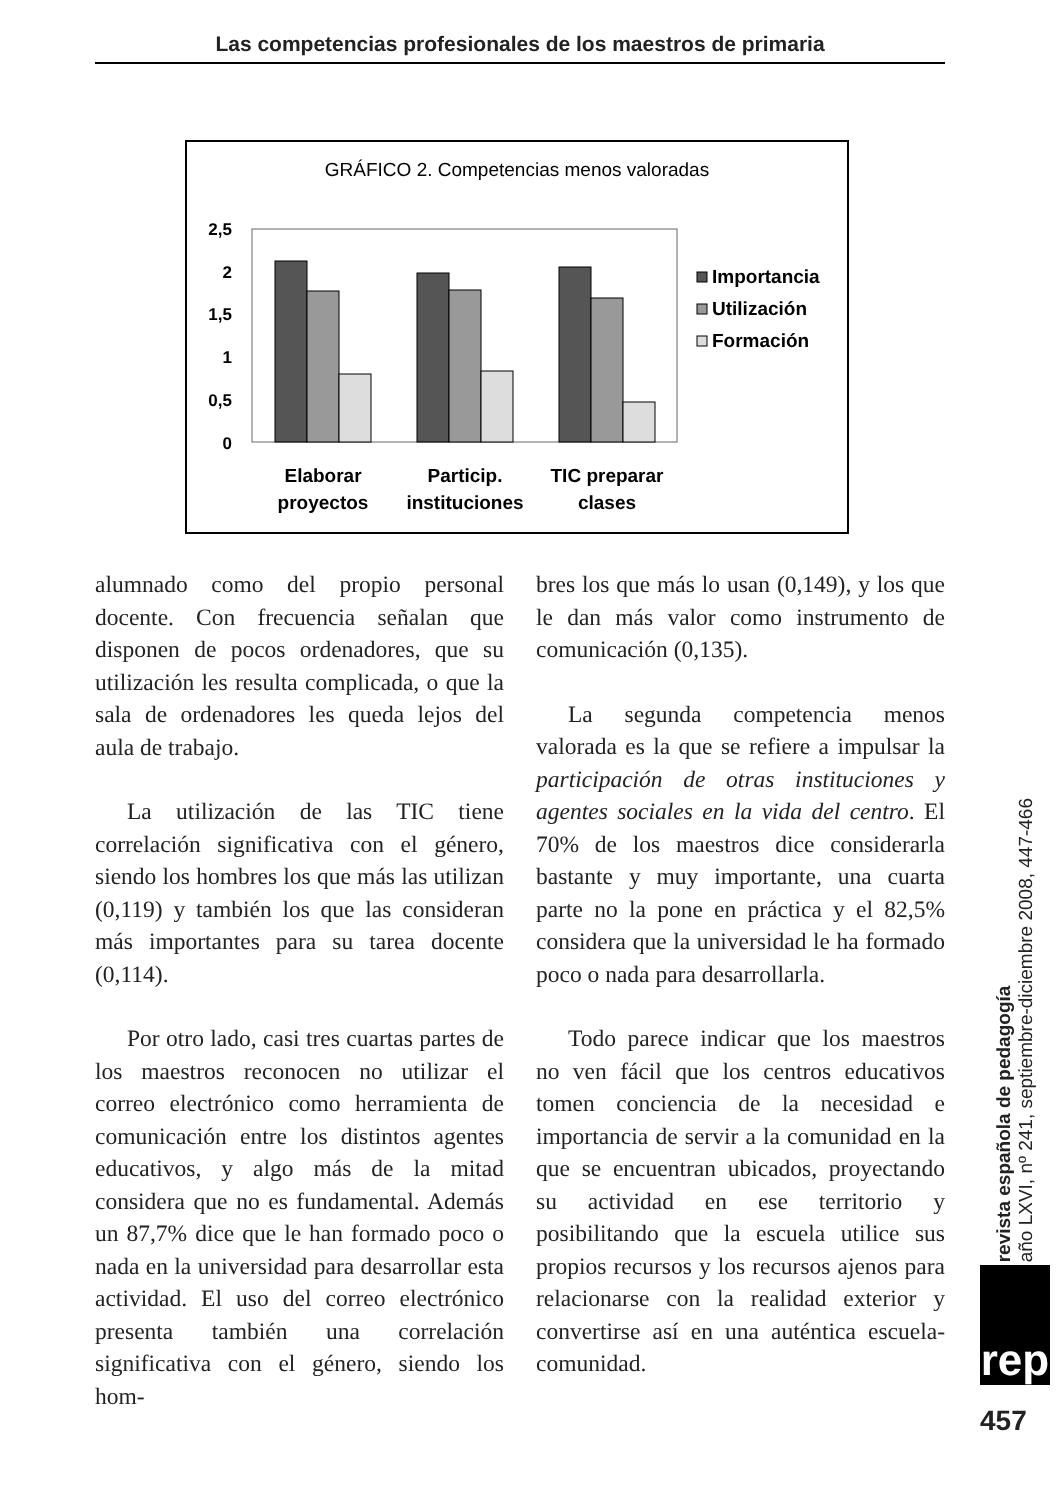Las competencias profesionales de los maestros de primaria
GRÁFICO 2. Competencias menos valoradas
2,5
2
1,5
1
0,5
0
Elaborar
proyectos
Particip.
instituciones
TIC preparar
clases
Importancia
Utilización
Formación
alumnado como del propio personal docente. Con frecuencia señalan que disponen de pocos ordenadores, que su utilización les resulta complicada, o que la sala de ordenadores les queda lejos del aula de trabajo.
La utilización de las TIC tiene correlación significativa con el género, siendo los hombres los que más las utilizan (0,119) y también los que las consideran más importantes para su tarea docente (0,114).
Por otro lado, casi tres cuartas partes de los maestros reconocen no utilizar el correo electrónico como herramienta de comunicación entre los distintos agentes educativos, y algo más de la mitad considera que no es fundamental. Además un 87,7% dice que le han formado poco o nada en la universidad para desarrollar esta actividad. El uso del correo electrónico presenta también una correlación significativa con el género, siendo los hom-
bres los que más lo usan (0,149), y los que le dan más valor como instrumento de comunicación (0,135).
La segunda competencia menos valorada es la que se refiere a impulsar la participación de otras instituciones y agentes sociales en la vida del centro. El 70% de los maestros dice considerarla bastante y muy importante, una cuarta parte no la pone en práctica y el 82,5% considera que la universidad le ha formado poco o nada para desarrollarla.
Todo parece indicar que los maestros no ven fácil que los centros educativos tomen conciencia de la necesidad e importancia de servir a la comunidad en la que se encuentran ubicados, proyectando su actividad en ese territorio y posibilitando que la escuela utilice sus propios recursos y los recursos ajenos para relacionarse con la realidad exterior y convertirse así en una auténtica escuela-comunidad.
revista española de pedagogía
año LXVI, nº 241, septiembre-diciembre 2008, 447-466
rep
457